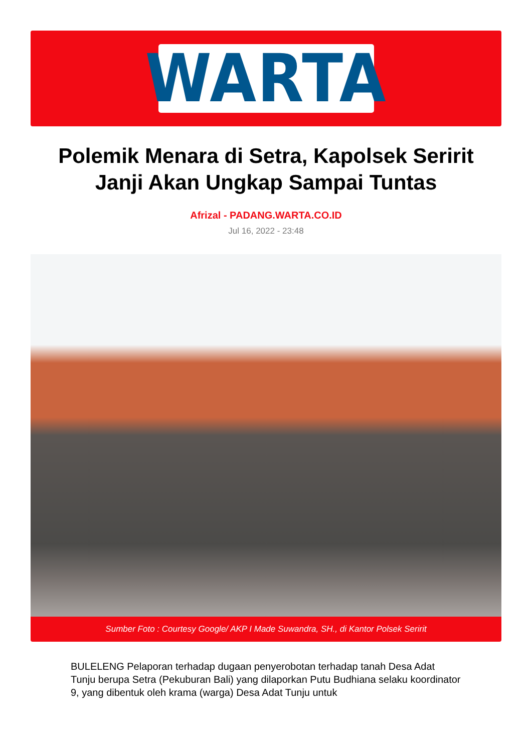WARTA
Polemik Menara di Setra, Kapolsek Seririt Janji Akan Ungkap Sampai Tuntas
Afrizal - PADANG.WARTA.CO.ID
Jul 16, 2022 - 23:48
Sumber Foto : Courtesy Google/ AKP I Made Suwandra, SH., di Kantor Polsek Seririt
BULELENG Pelaporan terhadap dugaan penyerobotan terhadap tanah Desa Adat Tunju berupa Setra (Pekuburan Bali) yang dilaporkan Putu Budhiana selaku koordinator 9, yang dibentuk oleh krama (warga) Desa Adat Tunju untuk